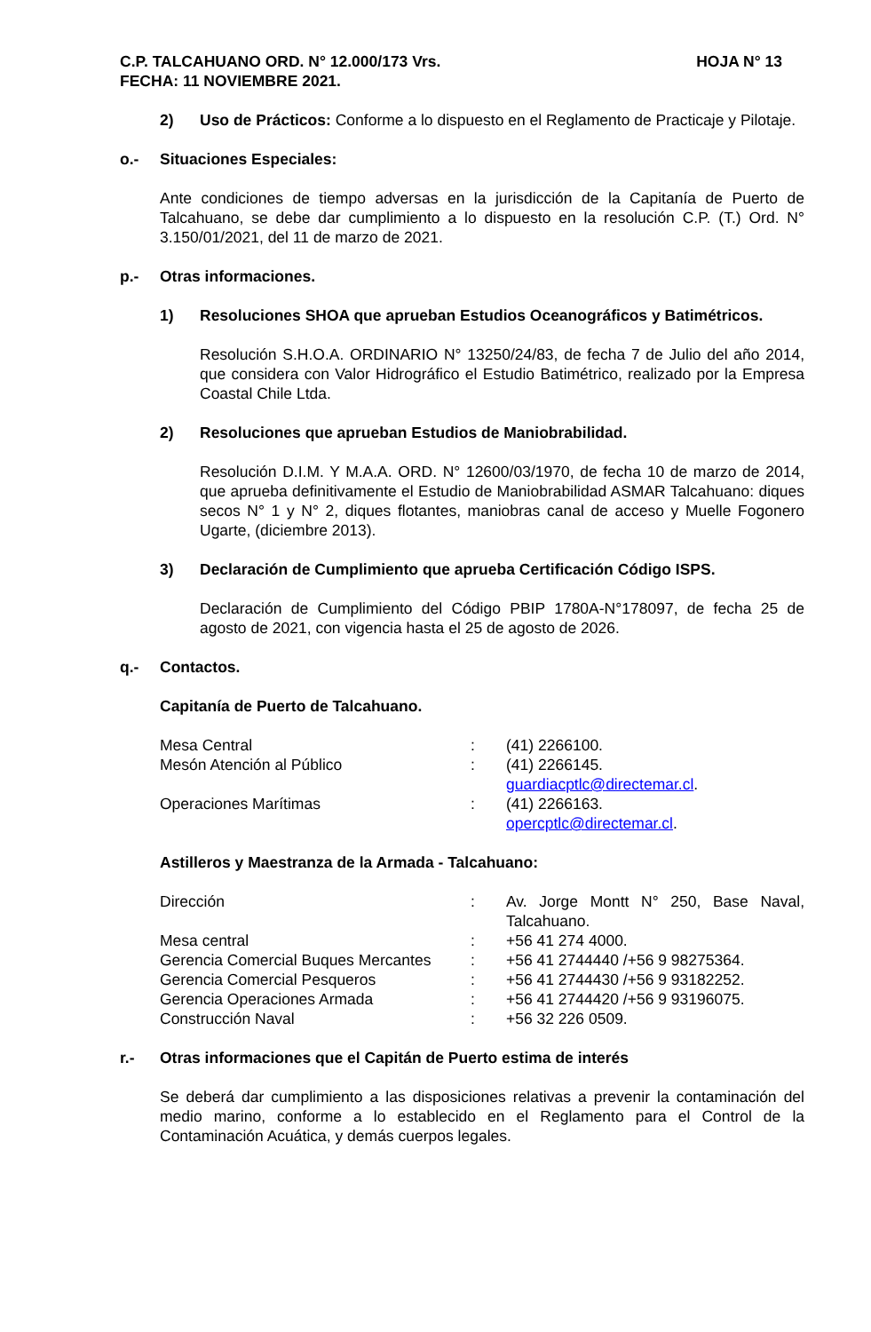C.P. TALCAHUANO ORD. N° 12.000/173 Vrs. HOJA N° 13
FECHA: 11 NOVIEMBRE 2021.
2) Uso de Prácticos: Conforme a lo dispuesto en el Reglamento de Practicaje y Pilotaje.
o.- Situaciones Especiales:
Ante condiciones de tiempo adversas en la jurisdicción de la Capitanía de Puerto de Talcahuano, se debe dar cumplimiento a lo dispuesto en la resolución C.P. (T.) Ord. N° 3.150/01/2021, del 11 de marzo de 2021.
p.- Otras informaciones.
1) Resoluciones SHOA que aprueban Estudios Oceanográficos y Batimétricos.
Resolución S.H.O.A. ORDINARIO N° 13250/24/83, de fecha 7 de Julio del año 2014, que considera con Valor Hidrográfico el Estudio Batimétrico, realizado por la Empresa Coastal Chile Ltda.
2) Resoluciones que aprueban Estudios de Maniobrabilidad.
Resolución D.I.M. Y M.A.A. ORD. N° 12600/03/1970, de fecha 10 de marzo de 2014, que aprueba definitivamente el Estudio de Maniobrabilidad ASMAR Talcahuano: diques secos N° 1 y N° 2, diques flotantes, maniobras canal de acceso y Muelle Fogonero Ugarte, (diciembre 2013).
3) Declaración de Cumplimiento que aprueba Certificación Código ISPS.
Declaración de Cumplimiento del Código PBIP 1780A-N°178097, de fecha 25 de agosto de 2021, con vigencia hasta el 25 de agosto de 2026.
q.- Contactos.
Capitanía de Puerto de Talcahuano.
| Mesa Central | : | (41) 2266100. |
| Mesón Atención al Público | : | (41) 2266145. guardiacptlc@directemar.cl . |
| Operaciones Marítimas | : | (41) 2266163. opercptlc@directemar.cl . |
Astilleros y Maestranza de la Armada - Talcahuano:
| Dirección | : | Av. Jorge Montt N° 250, Base Naval, Talcahuano. |
| Mesa central | : | +56 41 274 4000. |
| Gerencia Comercial Buques Mercantes | : | +56 41 2744440 /+56 9 98275364. |
| Gerencia Comercial Pesqueros | : | +56 41 2744430 /+56 9 93182252. |
| Gerencia Operaciones Armada | : | +56 41 2744420 /+56 9 93196075. |
| Construcción Naval | : | +56 32 226 0509. |
r.- Otras informaciones que el Capitán de Puerto estima de interés
Se deberá dar cumplimiento a las disposiciones relativas a prevenir la contaminación del medio marino, conforme a lo establecido en el Reglamento para el Control de la Contaminación Acuática, y demás cuerpos legales.